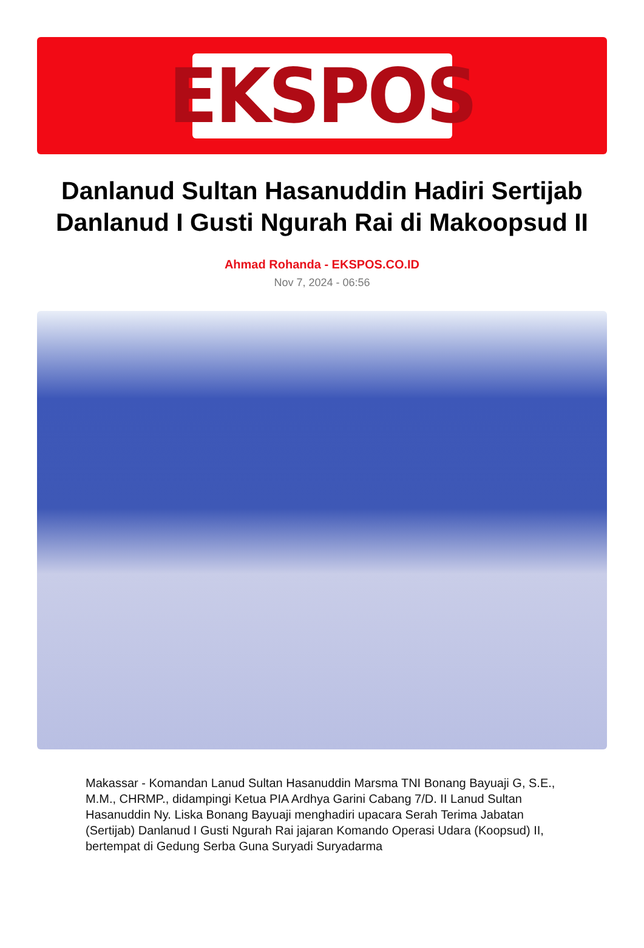EKSPOS
Danlanud Sultan Hasanuddin Hadiri Sertijab Danlanud I Gusti Ngurah Rai di Makoopsud II
Ahmad Rohanda - EKSPOS.CO.ID
Nov 7, 2024 - 06:56
Makassar - Komandan Lanud Sultan Hasanuddin Marsma TNI Bonang Bayuaji G, S.E., M.M., CHRMP., didampingi Ketua PIA Ardhya Garini Cabang 7/D. II Lanud Sultan Hasanuddin Ny. Liska Bonang Bayuaji menghadiri upacara Serah Terima Jabatan (Sertijab) Danlanud I Gusti Ngurah Rai jajaran Komando Operasi Udara (Koopsud) II, bertempat di Gedung Serba Guna Suryadi Suryadarma